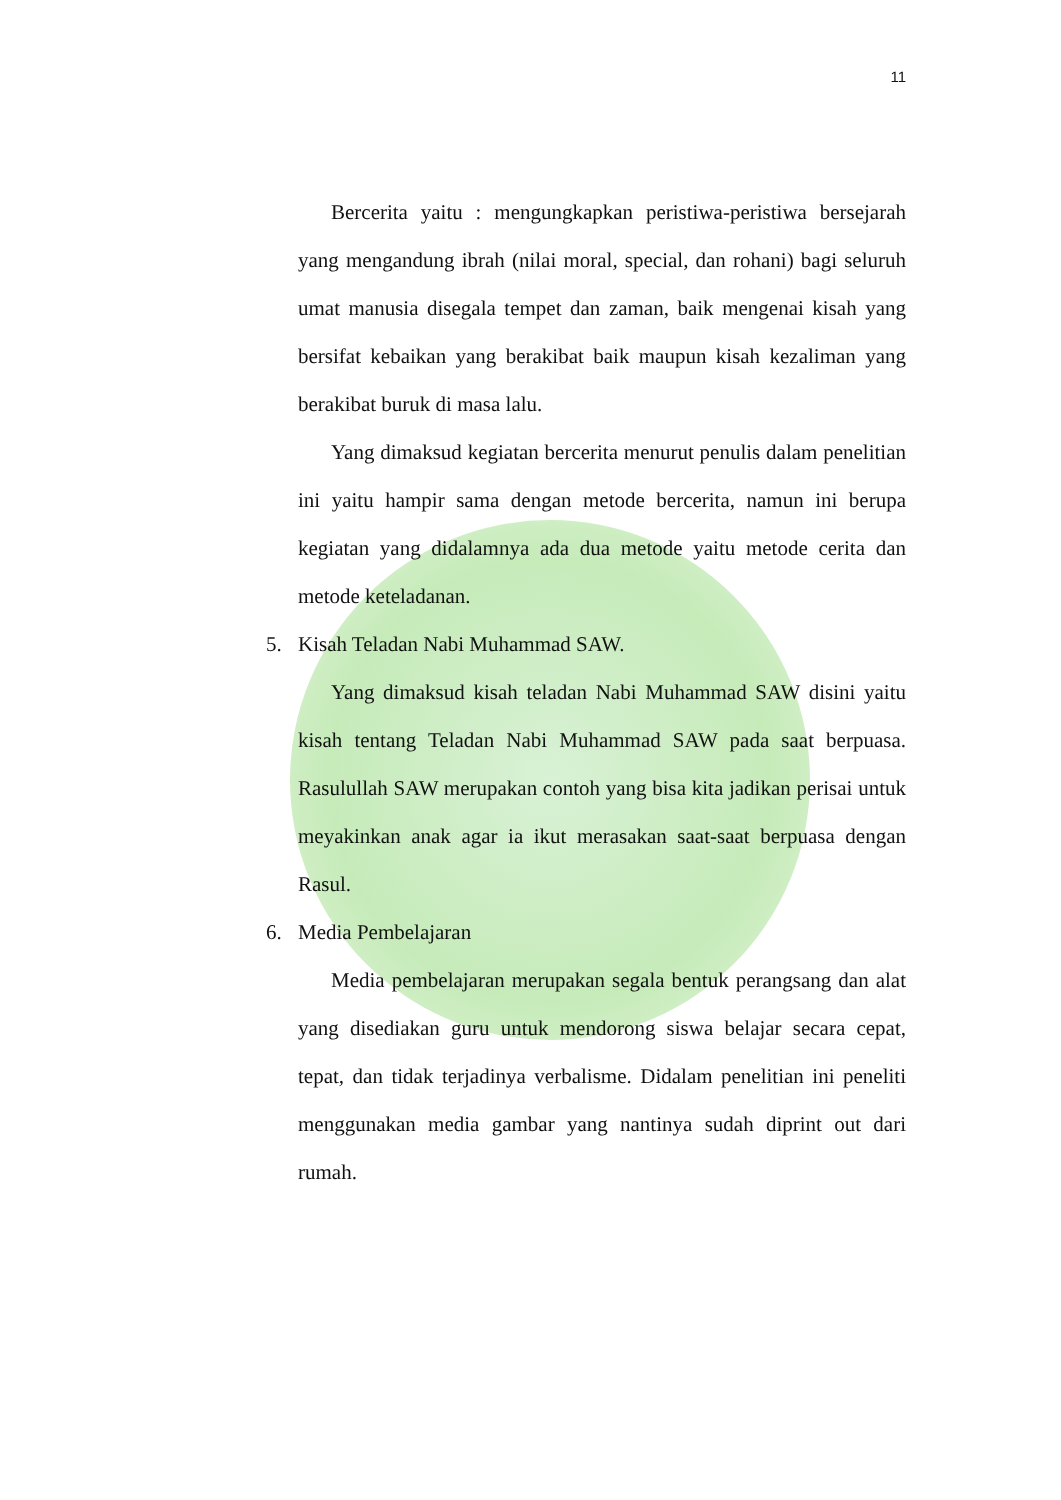11
Bercerita yaitu : mengungkapkan peristiwa-peristiwa bersejarah yang mengandung ibrah (nilai moral, special, dan rohani) bagi seluruh umat manusia disegala tempet dan zaman, baik mengenai kisah yang bersifat kebaikan yang berakibat baik maupun kisah kezaliman yang berakibat buruk di masa lalu.
Yang dimaksud kegiatan bercerita menurut penulis dalam penelitian ini yaitu hampir sama dengan metode bercerita, namun ini berupa kegiatan yang didalamnya ada dua metode yaitu metode cerita dan metode keteladanan.
5. Kisah Teladan Nabi Muhammad SAW.
Yang dimaksud kisah teladan Nabi Muhammad SAW disini yaitu kisah tentang Teladan Nabi Muhammad SAW pada saat berpuasa. Rasulullah SAW merupakan contoh yang bisa kita jadikan perisai untuk meyakinkan anak agar ia ikut merasakan saat-saat berpuasa dengan Rasul.
6. Media Pembelajaran
Media pembelajaran merupakan segala bentuk perangsang dan alat yang disediakan guru untuk mendorong siswa belajar secara cepat, tepat, dan tidak terjadinya verbalisme. Didalam penelitian ini peneliti menggunakan media gambar yang nantinya sudah diprint out dari rumah.